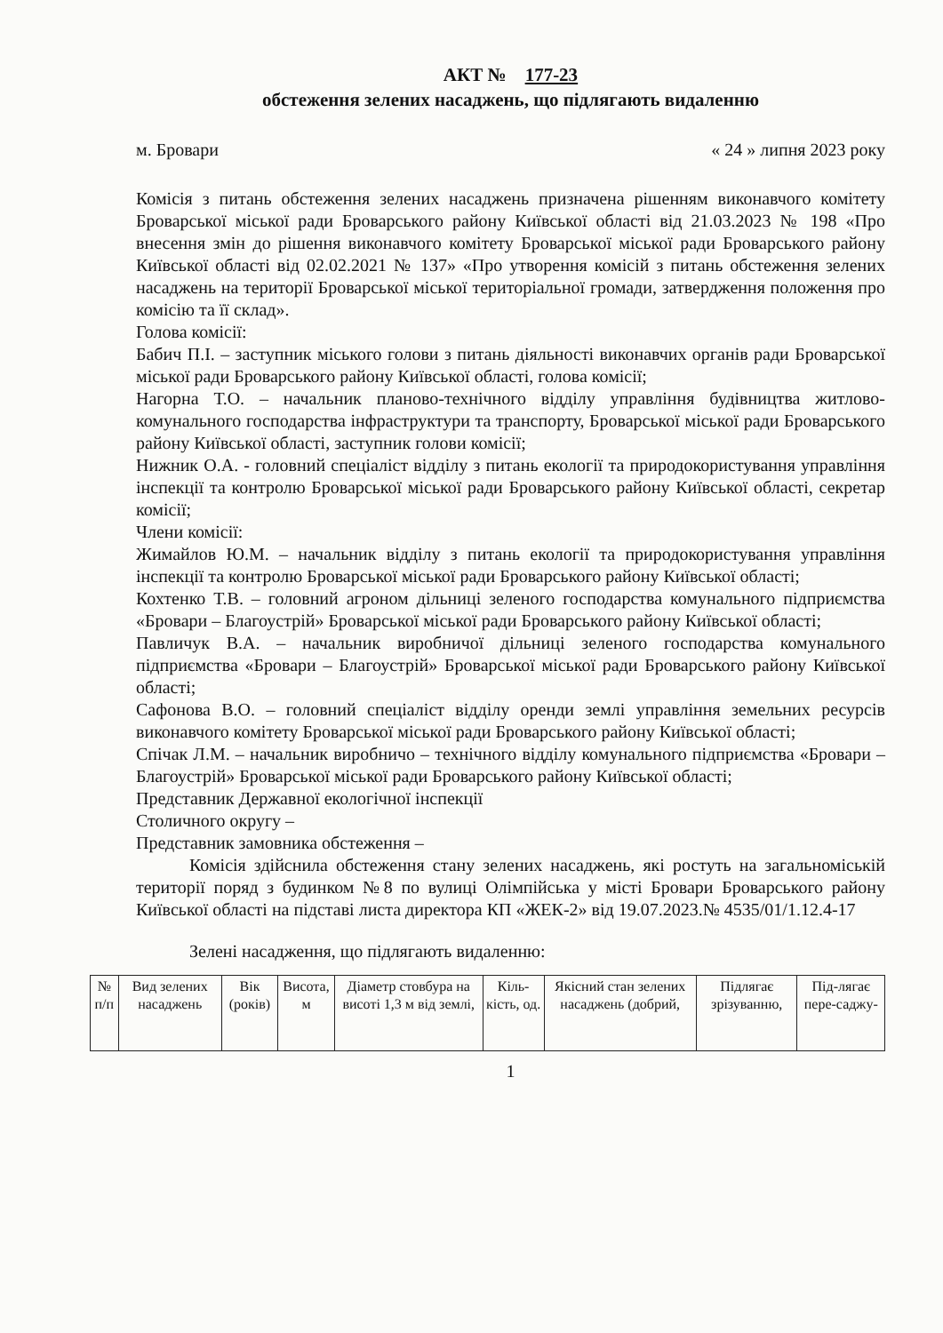АКТ № 177-23
обстеження зелених насаджень, що підлягають видаленню
м. Бровари « 24 » липня 2023 року
Комісія з питань обстеження зелених насаджень призначена рішенням виконавчого комітету Броварської міської ради Броварського району Київської області від 21.03.2023 № 198 «Про внесення змін до рішення виконавчого комітету Броварської міської ради Броварського району Київської області від 02.02.2021 № 137» «Про утворення комісій з питань обстеження зелених насаджень на території Броварської міської територіальної громади, затвердження положення про комісію та її склад».
Голова комісії:
Бабич П.І. – заступник міського голови з питань діяльності виконавчих органів ради Броварської міської ради Броварського району Київської області, голова комісії;
Нагорна Т.О. – начальник планово-технічного відділу управління будівництва житлово-комунального господарства інфраструктури та транспорту, Броварської міської ради Броварського району Київської області, заступник голови комісії;
Нижник О.А. - головний спеціаліст відділу з питань екології та природокористування управління інспекції та контролю Броварської міської ради Броварського району Київської області, секретар комісії;
Члени комісії:
Жимайлов Ю.М. – начальник відділу з питань екології та природокористування управління інспекції та контролю Броварської міської ради Броварського району Київської області;
Кохтенко Т.В. – головний агроном дільниці зеленого господарства комунального підприємства «Бровари – Благоустрій» Броварської міської ради Броварського району Київської області;
Павличук В.А. – начальник виробничої дільниці зеленого господарства комунального підприємства «Бровари – Благоустрій» Броварської міської ради Броварського району Київської області;
Сафонова В.О. – головний спеціаліст відділу оренди землі управління земельних ресурсів виконавчого комітету Броварської міської ради Броварського району Київської області;
Спічак Л.М. – начальник виробничо – технічного відділу комунального підприємства «Бровари – Благоустрій» Броварської міської ради Броварського району Київської області;
Представник Державної екологічної інспекції
Столичного округу –
Представник замовника обстеження –
Комісія здійснила обстеження стану зелених насаджень, які ростуть на загальноміській території поряд з будинком №8 по вулиці Олімпійська у місті Бровари Броварського району Київської області на підставі листа директора КП «ЖЕК-2» від 19.07.2023.№ 4535/01/1.12.4-17
Зелені насадження, що підлягають видаленню:
| № п/п | Вид зелених насаджень | Вік (років) | Висота, м | Діаметр стовбура на висоті 1,3 м від землі, | Кіль-кість, од. | Якісний стан зелених насаджень (добрий, | Підлягає зрізуванню, | Під-лягає пере-саджу- |
| --- | --- | --- | --- | --- | --- | --- | --- | --- |
1